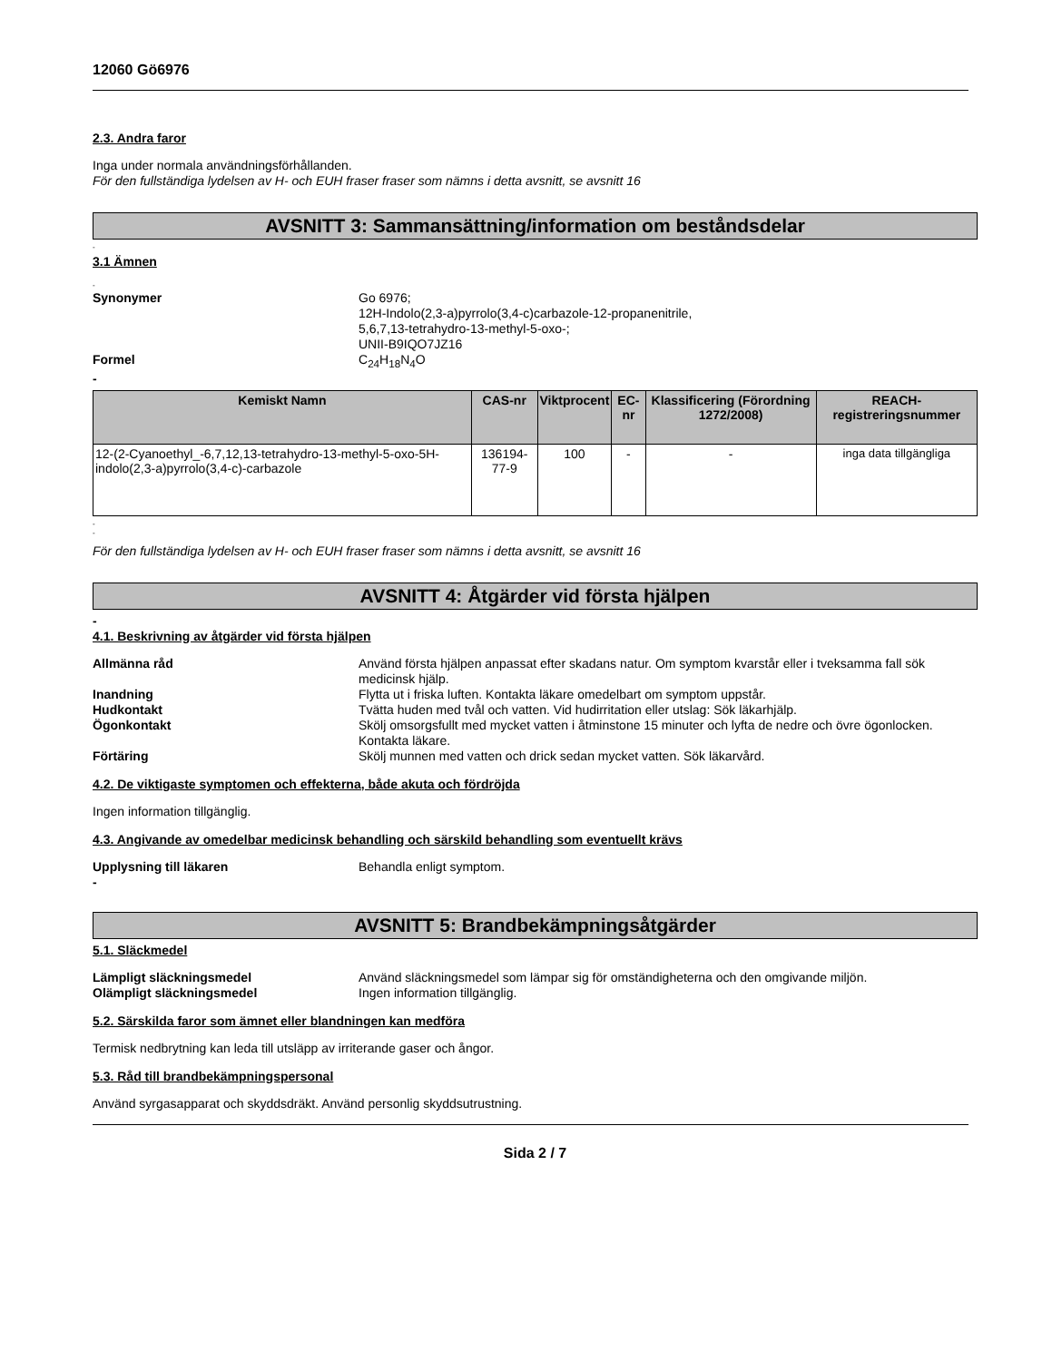12060 Gö6976
2.3. Andra faror
Inga under normala användningsförhållanden.
För den fullständiga lydelsen av H- och EUH fraser fraser som nämns i detta avsnitt, se avsnitt 16
AVSNITT 3: Sammansättning/information om beståndsdelar
-
3.1 Ämnen
-
Synonymer Go 6976;
12H-Indolo(2,3-a)pyrrolo(3,4-c)carbazole-12-propanenitrile,
5,6,7,13-tetrahydro-13-methyl-5-oxo-;
UNII-B9IQO7JZ16
Formel C<sub>24</sub>H<sub>18</sub>N<sub>4</sub>O
-
| Kemiskt Namn | CAS-nr | Viktprocent | EC-nr | Klassificering (Förordning 1272/2008) | REACH-registreringsnummer |
| --- | --- | --- | --- | --- | --- |
| 12-(2-Cyanoethyl_-6,7,12,13-tetrahydro-13-methyl-5-oxo-5H-indolo(2,3-a)pyrrolo(3,4-c)-carbazole | 136194-77-9 | 100 | - | - | inga data tillgängliga |
-
-
För den fullständiga lydelsen av H- och EUH fraser fraser som nämns i detta avsnitt, se avsnitt 16
AVSNITT 4: Åtgärder vid första hjälpen
-
4.1. Beskrivning av åtgärder vid första hjälpen
Allmänna råd Använd första hjälpen anpassat efter skadans natur. Om symptom kvarstår eller i tveksamma fall sök medicinsk hjälp.
Inandning Flytta ut i friska luften. Kontakta läkare omedelbart om symptom uppstår.
Hudkontakt Tvätta huden med tvål och vatten. Vid hudirritation eller utslag: Sök läkarhjälp.
Ögonkontakt Skölj omsorgsfullt med mycket vatten i åtminstone 15 minuter och lyfta de nedre och övre ögonlocken. Kontakta läkare.
Förtäring Skölj munnen med vatten och drick sedan mycket vatten. Sök läkarvård.
4.2. De viktigaste symptomen och effekterna, både akuta och fördröjda
Ingen information tillgänglig.
4.3. Angivande av omedelbar medicinsk behandling och särskild behandling som eventuellt krävs
Upplysning till läkaren Behandla enligt symptom.
-
AVSNITT 5: Brandbekämpningsåtgärder
5.1. Släckmedel
Lämpligt släckningsmedel Använd släckningsmedel som lämpar sig för omständigheterna och den omgivande miljön.
Olämpligt släckningsmedel Ingen information tillgänglig.
5.2. Särskilda faror som ämnet eller blandningen kan medföra
Termisk nedbrytning kan leda till utsläpp av irriterande gaser och ångor.
5.3. Råd till brandbekämpningspersonal
Använd syrgasapparat och skyddsdräkt. Använd personlig skyddsutrustning.
Sida 2 / 7